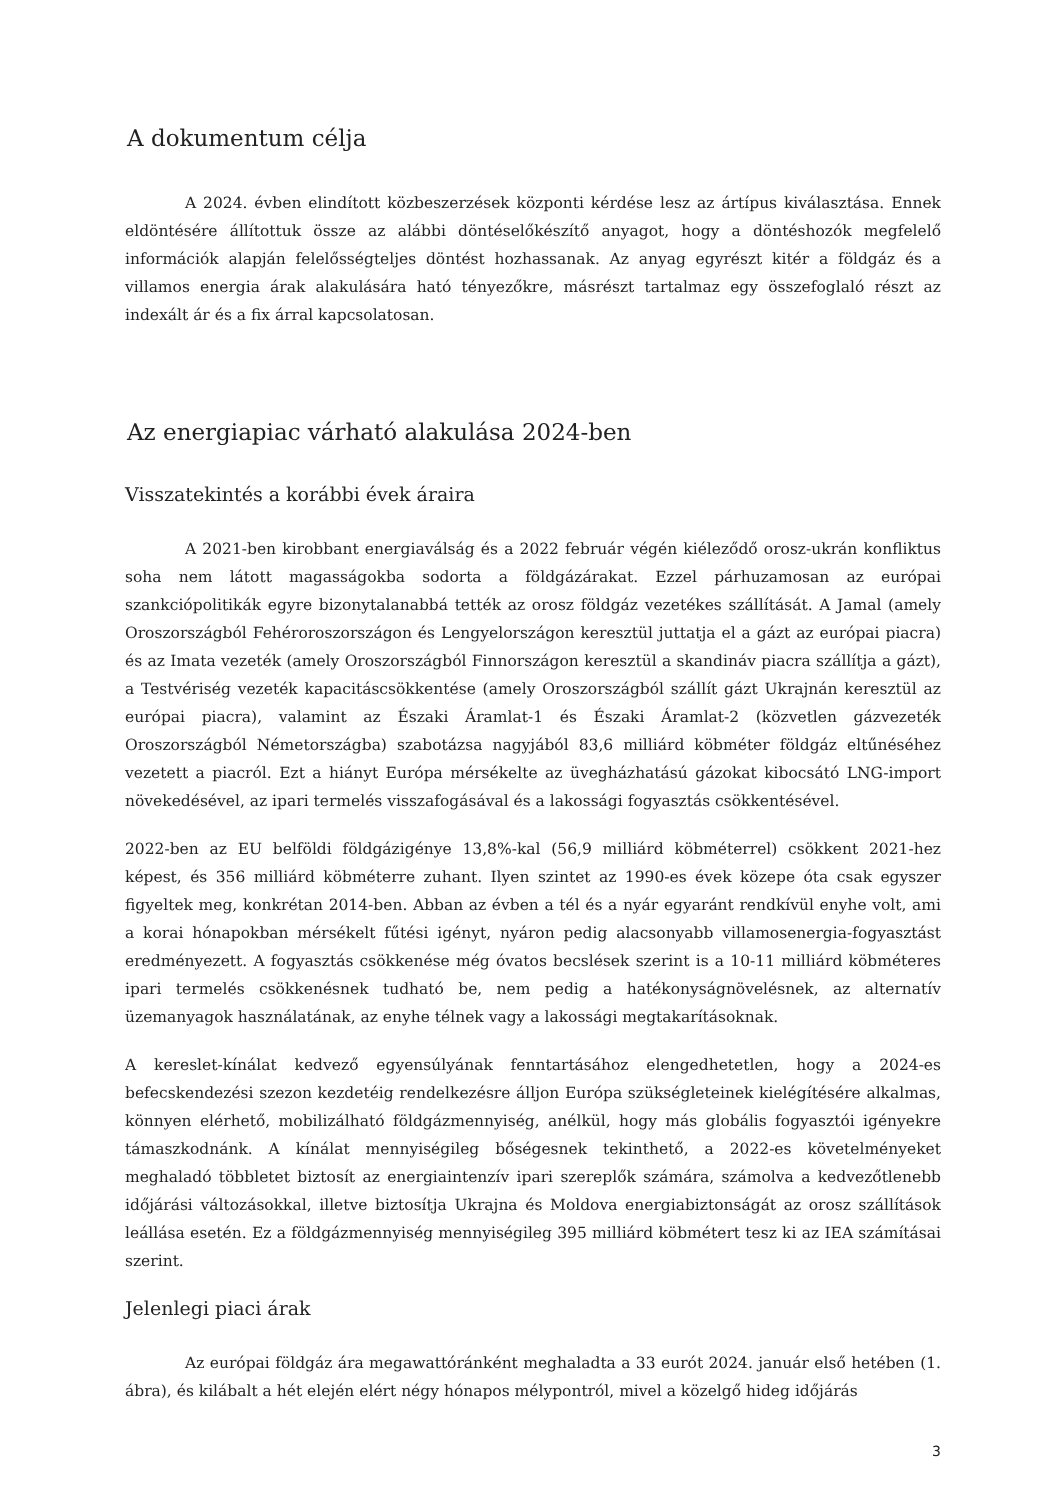A dokumentum célja
A 2024. évben elindított közbeszerzések központi kérdése lesz az ártípus kiválasztása. Ennek eldöntésére állítottuk össze az alábbi döntéselőkészítő anyagot, hogy a döntéshozók megfelelő információk alapján felelősségteljes döntést hozhassanak. Az anyag egyrészt kitér a földgáz és a villamos energia árak alakulására ható tényezőkre, másrészt tartalmaz egy összefoglaló részt az indexált ár és a fix árral kapcsolatosan.
Az energiapiac várható alakulása 2024-ben
Visszatekintés a korábbi évek áraira
A 2021-ben kirobbant energiaválság és a 2022 február végén kiéleződő orosz-ukrán konfliktus soha nem látott magasságokba sodorta a földgázárakat. Ezzel párhuzamosan az európai szankciópolitikák egyre bizonytalanabbá tették az orosz földgáz vezetékes szállítását. A Jamal (amely Oroszországból Fehéroroszországon és Lengyelországon keresztül juttatja el a gázt az európai piacra) és az Imata vezeték (amely Oroszországból Finnországon keresztül a skandináv piacra szállítja a gázt), a Testvériség vezeték kapacitáscsökkentése (amely Oroszországból szállít gázt Ukrajnán keresztül az európai piacra), valamint az Északi Áramlat-1 és Északi Áramlat-2 (közvetlen gázvezeték Oroszországból Németországba) szabotázsa nagyjából 83,6 milliárd köbméter földgáz eltűnéséhez vezetett a piacról. Ezt a hiányt Európa mérsékelte az üvegházhatású gázokat kibocsátó LNG-import növekedésével, az ipari termelés visszafogásával és a lakossági fogyasztás csökkentésével.
2022-ben az EU belföldi földgázigénye 13,8%-kal (56,9 milliárd köbméterrel) csökkent 2021-hez képest, és 356 milliárd köbméterre zuhant. Ilyen szintet az 1990-es évek közepe óta csak egyszer figyeltek meg, konkrétan 2014-ben. Abban az évben a tél és a nyár egyaránt rendkívül enyhe volt, ami a korai hónapokban mérsékelt fűtési igényt, nyáron pedig alacsonyabb villamosenergia-fogyasztást eredményezett. A fogyasztás csökkenése még óvatos becslések szerint is a 10-11 milliárd köbméteres ipari termelés csökkenésnek tudható be, nem pedig a hatékonyságnövelésnek, az alternatív üzemanyagok használatának, az enyhe télnek vagy a lakossági megtakarításoknak.
A kereslet-kínálat kedvező egyensúlyának fenntartásához elengedhetetlen, hogy a 2024-es befecskendezési szezon kezdetéig rendelkezésre álljon Európa szükségleteinek kielégítésére alkalmas, könnyen elérhető, mobilizálható földgázmennyiség, anélkül, hogy más globális fogyasztói igényekre támaszkodnánk. A kínálat mennyiségileg bőségesnek tekinthető, a 2022-es követelményeket meghaladó többletet biztosít az energiaintenzív ipari szereplők számára, számolva a kedvezőtlenebb időjárási változásokkal, illetve biztosítja Ukrajna és Moldova energiabiztonságát az orosz szállítások leállása esetén. Ez a földgázmennyiség mennyiségileg 395 milliárd köbmétert tesz ki az IEA számításai szerint.
Jelenlegi piaci árak
Az európai földgáz ára megawattóránként meghaladta a 33 eurót 2024. január első hetében (1. ábra), és kilábalt a hét elején elért négy hónapos mélypontról, mivel a közelgő hideg időjárás
3